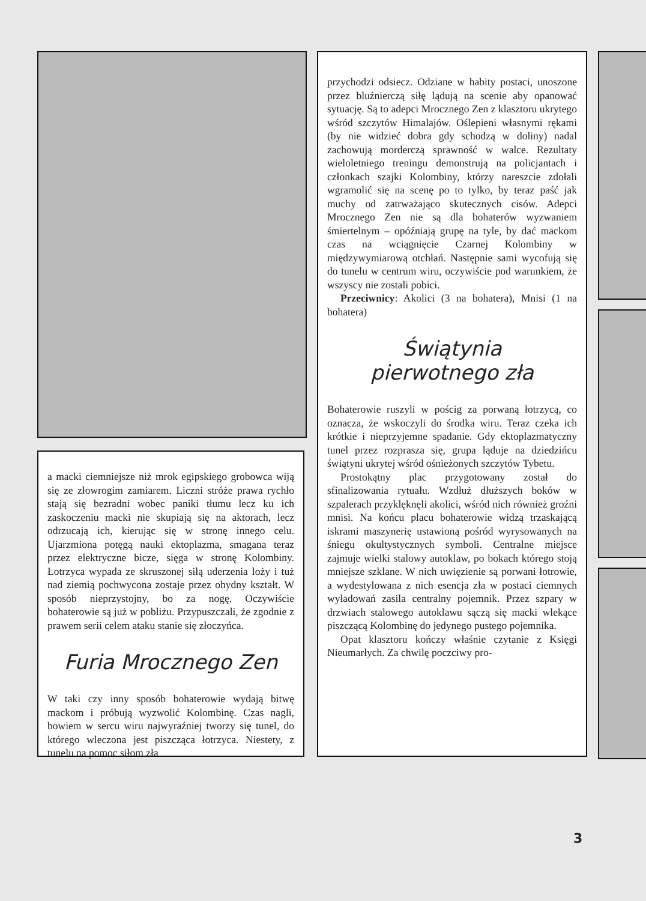a macki ciemniejsze niż mrok egipskiego grobowca wiją się ze złowrogim zamiarem. Liczni stróże prawa rychło stają się bezradni wobec paniki tłumu lecz ku ich zaskoczeniu macki nie skupiają się na aktorach, lecz odrzucają ich, kierując się w stronę innego celu. Ujarzmiona potęgą nauki ektoplazma, smagana teraz przez elektryczne bicze, sięga w stronę Kolombiny. Łotrzyca wypada ze skruszonej siłą uderzenia loży i tuż nad ziemią pochwycona zostaje przez ohydny kształt. W sposób nieprzystojny, bo za nogę. Oczywiście bohaterowie są już w pobliżu. Przypuszczali, że zgodnie z prawem serii celem ataku stanie się złoczyńca.
Furia Mrocznego Zen
W taki czy inny sposób bohaterowie wydają bitwę mackom i próbują wyzwolić Kolombinę. Czas nagli, bowiem w sercu wiru najwyraźniej tworzy się tunel, do którego wleczona jest piszcząca łotrzyca. Niestety, z tunelu na pomoc siłom zła
przychodzi odsiecz. Odziane w habity postaci, unoszone przez bluźnierczą siłę lądują na scenie aby opanować sytuację. Są to adepci Mrocznego Zen z klasztoru ukrytego wśród szczytów Himalajów. Oślepieni własnymi rękami (by nie widzieć dobra gdy schodzą w doliny) nadal zachowują morderczą sprawność w walce. Rezultaty wieloletniego treningu demonstrują na policjantach i członkach szajki Kolombiny, którzy nareszcie zdołali wgramolić się na scenę po to tylko, by teraz paść jak muchy od zatrważająco skutecznych cisów. Adepci Mrocznego Zen nie są dla bohaterów wyzwaniem śmiertelnym – opóźniają grupę na tyle, by dać mackom czas na wciągnięcie Czarnej Kolombiny w międzywymiarową otchłań. Następnie sami wycofują się do tunelu w centrum wiru, oczywiście pod warunkiem, że wszyscy nie zostali pobici.
Przeciwnicy: Akolici (3 na bohatera), Mnisi (1 na bohatera)
Świątynia
pierwotnego zła
Bohaterowie ruszyli w pościg za porwaną łotrzycą, co oznacza, że wskoczyli do środka wiru. Teraz czeka ich krótkie i nieprzyjemne spadanie. Gdy ektoplazmatyczny tunel przez rozprasza się, grupa ląduje na dziedzińcu świątyni ukrytej wśród ośnieżonych szczytów Tybetu.
Prostokątny plac przygotowany został do sfinalizowania rytuału. Wzdłuż dłuższych boków w szpalerach przyklęknęli akolici, wśród nich również groźni mnisi. Na końcu placu bohaterowie widzą trzaskającą iskrami maszynerię ustawioną pośród wyrysowanych na śniegu okultystycznych symboli. Centralne miejsce zajmuje wielki stalowy autoklaw, po bokach którego stoją mniejsze szklane. W nich uwięzienie są porwani łotrowie, a wydestylowana z nich esencja zła w postaci ciemnych wyładowań zasila centralny pojemnik. Przez szpary w drzwiach stalowego autoklawu sączą się macki wlekące piszczącą Kolombinę do jedynego pustego pojemnika.
Opat klasztoru kończy właśnie czytanie z Księgi Nieumarłych. Za chwilę poczciwy pro-
3